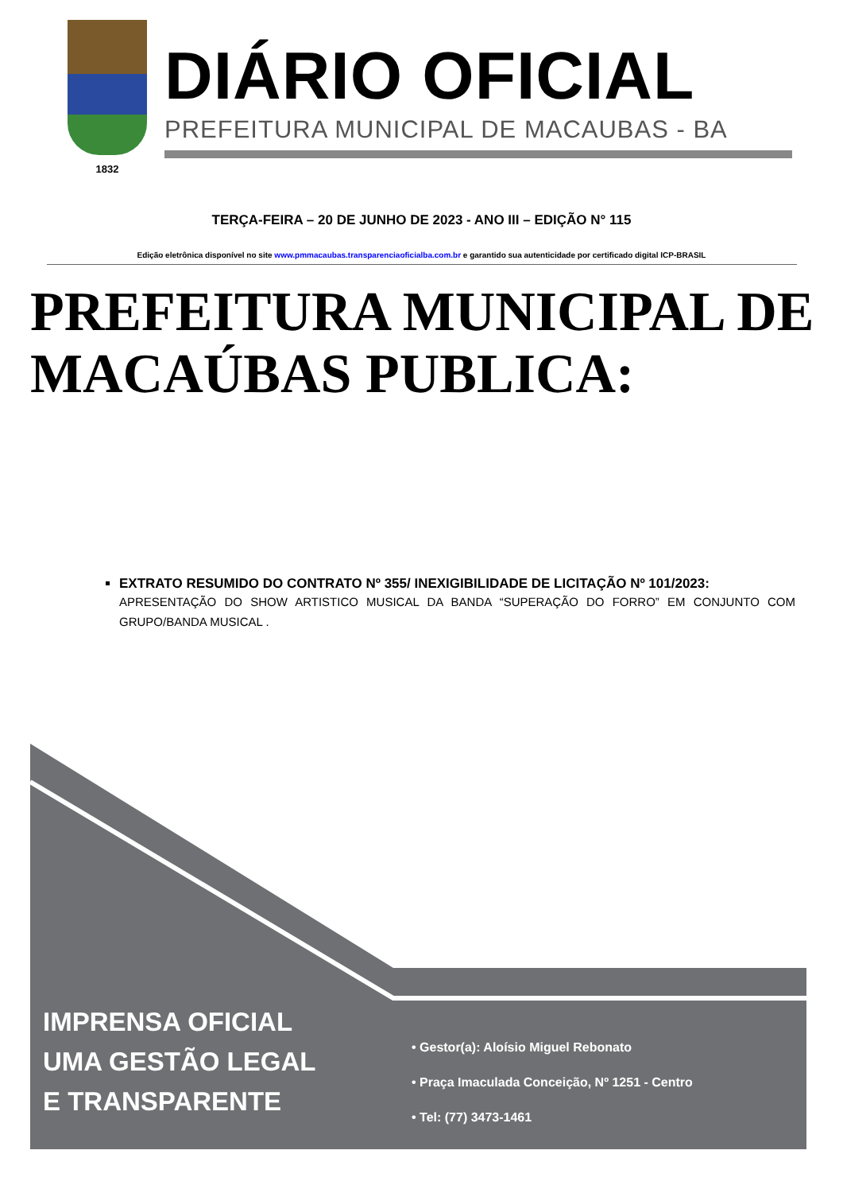1832
DIÁRIO OFICIAL
PREFEITURA MUNICIPAL DE MACAUBAS - BA
TERÇA-FEIRA – 20 DE JUNHO DE 2023 - ANO III – EDIÇÃO N° 115
Edição eletrônica disponível no site www.pmmacaubas.transparenciaoficialba.com.br e garantido sua autenticidade por certificado digital ICP-BRASIL
PREFEITURA MUNICIPAL DE MACAÚBAS PUBLICA:
EXTRATO RESUMIDO DO CONTRATO Nº 355/ INEXIGIBILIDADE DE LICITAÇÃO Nº 101/2023:
APRESENTAÇÃO DO SHOW ARTISTICO MUSICAL DA BANDA “SUPERAÇÃO DO FORRO” EM CONJUNTO COM GRUPO/BANDA MUSICAL .
IMPRENSA OFICIAL
UMA GESTÃO LEGAL
E TRANSPARENTE
• Gestor(a): Aloísio Miguel Rebonato
• Praça Imaculada Conceição, Nº 1251 - Centro
• Tel: (77) 3473-1461